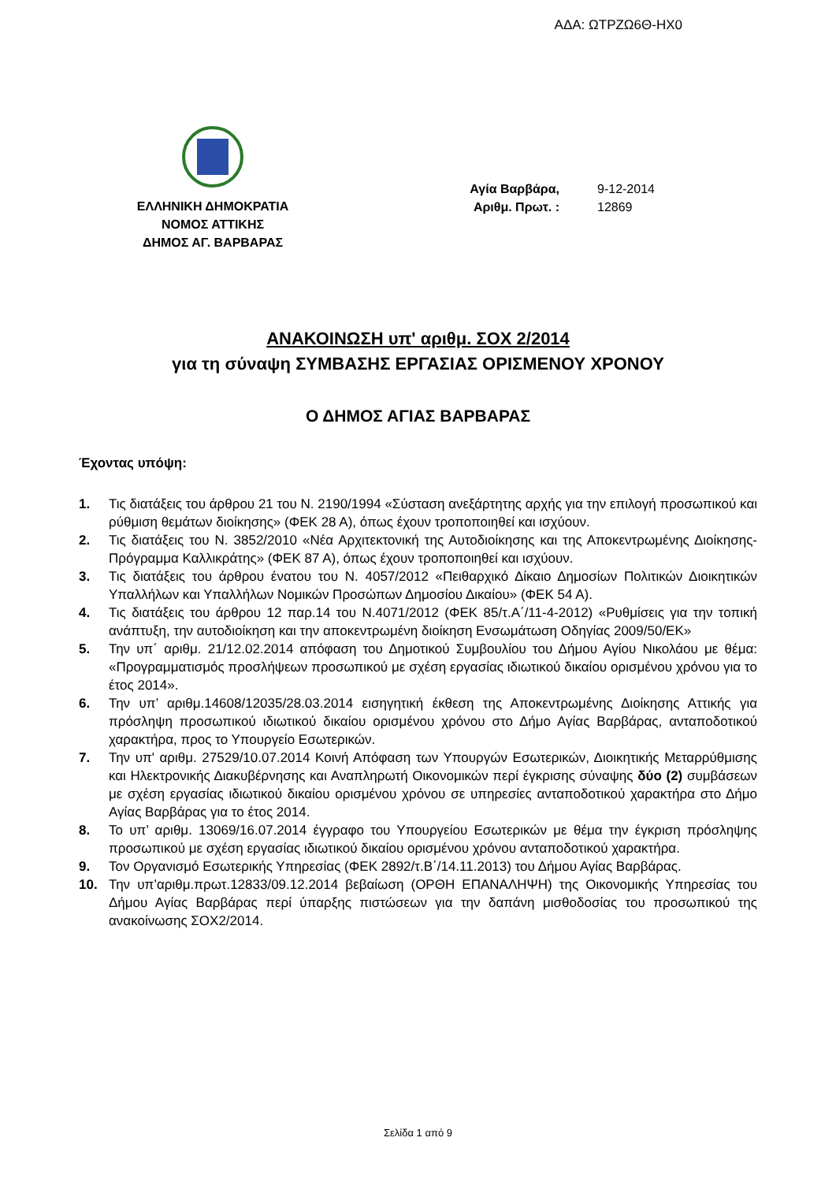ΑΔΑ: ΩΤΡΖΩ6Θ-ΗΧ0
ΕΛΛΗΝΙΚΗ ΔΗΜΟΚΡΑΤΙΑ
ΝΟΜΟΣ ΑΤΤΙΚΗΣ
ΔΗΜΟΣ ΑΓ. ΒΑΡΒΑΡΑΣ
| Αγία Βαρβάρα, | 9-12-2014 |
| Αριθμ. Πρωτ. : | 12869 |
ΑΝΑΚΟΙΝΩΣΗ υπ' αριθμ. ΣΟΧ 2/2014
για τη σύναψη ΣΥΜΒΑΣΗΣ ΕΡΓΑΣΙΑΣ ΟΡΙΣΜΕΝΟΥ ΧΡΟΝΟΥ
Ο ΔΗΜΟΣ ΑΓΙΑΣ ΒΑΡΒΑΡΑΣ
Έχοντας υπόψη:
1. Τις διατάξεις του άρθρου 21 του Ν. 2190/1994 «Σύσταση ανεξάρτητης αρχής για την επιλογή προσωπικού και ρύθμιση θεμάτων διοίκησης» (ΦΕΚ 28 Α), όπως έχουν τροποποιηθεί και ισχύουν.
2. Τις διατάξεις του Ν. 3852/2010 «Νέα Αρχιτεκτονική της Αυτοδιοίκησης και της Αποκεντρωμένης Διοίκησης- Πρόγραμμα Καλλικράτης» (ΦΕΚ 87 Α), όπως έχουν τροποποιηθεί και ισχύουν.
3. Τις διατάξεις του άρθρου ένατου του Ν. 4057/2012 «Πειθαρχικό Δίκαιο Δημοσίων Πολιτικών Διοικητικών Υπαλλήλων και Υπαλλήλων Νομικών Προσώπων Δημοσίου Δικαίου» (ΦΕΚ 54 Α).
4. Τις διατάξεις του άρθρου 12 παρ.14 του Ν.4071/2012 (ΦΕΚ 85/τ.Α΄/11-4-2012) «Ρυθμίσεις για την τοπική ανάπτυξη, την αυτοδιοίκηση και την αποκεντρωμένη διοίκηση Ενσωμάτωση Οδηγίας 2009/50/ΕΚ»
5. Την υπ΄ αριθμ. 21/12.02.2014 απόφαση του Δημοτικού Συμβουλίου του Δήμου Αγίου Νικολάου με θέμα: «Προγραμματισμός προσλήψεων προσωπικού με σχέση εργασίας ιδιωτικού δικαίου ορισμένου χρόνου για το έτος 2014».
6. Την υπ’ αριθμ.14608/12035/28.03.2014 εισηγητική έκθεση της Αποκεντρωμένης Διοίκησης Αττικής για πρόσληψη προσωπικού ιδιωτικού δικαίου ορισμένου χρόνου στο Δήμο Αγίας Βαρβάρας, ανταποδοτικού χαρακτήρα, προς το Υπουργείο Εσωτερικών.
7. Την υπ' αριθμ. 27529/10.07.2014 Κοινή Απόφαση των Υπουργών Εσωτερικών, Διοικητικής Μεταρρύθμισης και Ηλεκτρονικής Διακυβέρνησης και Αναπληρωτή Οικονομικών περί έγκρισης σύναψης δύο (2) συμβάσεων με σχέση εργασίας ιδιωτικού δικαίου ορισμένου χρόνου σε υπηρεσίες ανταποδοτικού χαρακτήρα στο Δήμο Αγίας Βαρβάρας για το έτος 2014.
8. Το υπ’ αριθμ. 13069/16.07.2014 έγγραφο του Υπουργείου Εσωτερικών με θέμα την έγκριση πρόσληψης προσωπικού με σχέση εργασίας ιδιωτικού δικαίου ορισμένου χρόνου ανταποδοτικού χαρακτήρα.
9. Τον Οργανισμό Εσωτερικής Υπηρεσίας (ΦΕΚ 2892/τ.Β΄/14.11.2013) του Δήμου Αγίας Βαρβάρας.
10. Την υπ’αριθμ.πρωτ.12833/09.12.2014 βεβαίωση (ΟΡΘΗ ΕΠΑΝΑΛΗΨΗ) της Οικονομικής Υπηρεσίας του Δήμου Αγίας Βαρβάρας περί ύπαρξης πιστώσεων για την δαπάνη μισθοδοσίας του προσωπικού της ανακοίνωσης ΣΟΧ2/2014.
Σελίδα 1 από 9